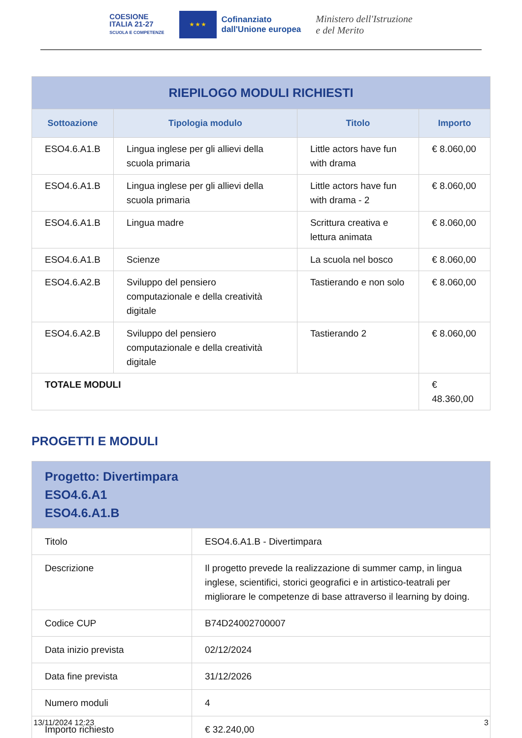COESIONE
ITALIA 21-27
SCUOLA E COMPETENZE
★ ★ ★
Cofinanziato
dall'Unione europea
Ministero dell'Istruzione
e del Merito
| RIEPILOGO MODULI RICHIESTI | | | |
| Sottoazione | Tipologia modulo | Titolo | Importo |
| ESO4.6.A1.B | Lingua inglese per gli allievi della scuola primaria | Little actors have fun with drama | € 8.060,00 |
| ESO4.6.A1.B | Lingua inglese per gli allievi della scuola primaria | Little actors have fun with drama - 2 | € 8.060,00 |
| ESO4.6.A1.B | Lingua madre | Scrittura creativa e lettura animata | € 8.060,00 |
| ESO4.6.A1.B | Scienze | La scuola nel bosco | € 8.060,00 |
| ESO4.6.A2.B | Sviluppo del pensiero computazionale e della creatività digitale | Tastierando e non solo | € 8.060,00 |
| ESO4.6.A2.B | Sviluppo del pensiero computazionale e della creatività digitale | Tastierando 2 | € 8.060,00 |
| TOTALE MODULI | | | € 48.360,00 |
PROGETTI E MODULI
| Progetto: Divertimpara ESO4.6.A1 ESO4.6.A1.B | |
| Titolo | ESO4.6.A1.B - Divertimpara |
| Descrizione | Il progetto prevede la realizzazione di summer camp, in lingua inglese, scientifici, storici geografici e in artistico-teatrali per migliorare le competenze di base attraverso il learning by doing. |
| Codice CUP | B74D24002700007 |
| Data inizio prevista | 02/12/2024 |
| Data fine prevista | 31/12/2026 |
| Numero moduli | 4 |
| Importo richiesto | € 32.240,00 |
13/11/2024 12:23 3